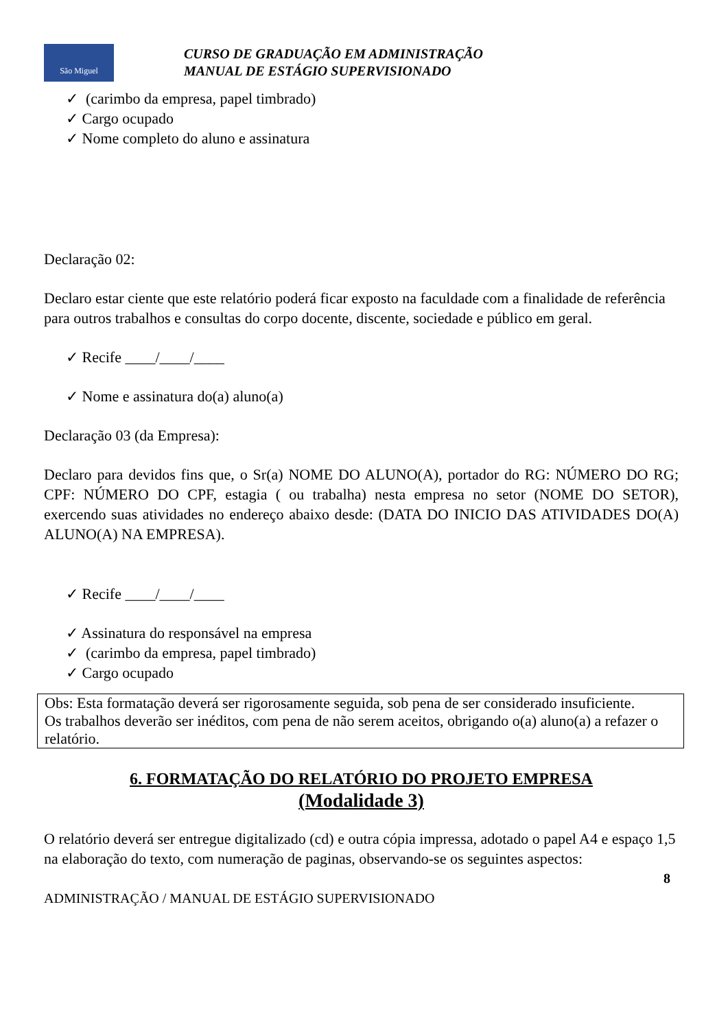São Miguel
CURSO DE GRADUAÇÃO EM ADMINISTRAÇÃO
MANUAL DE ESTÁGIO SUPERVISIONADO
✓ (carimbo da empresa, papel timbrado)
✓ Cargo ocupado
✓ Nome completo do aluno e assinatura
Declaração 02:
Declaro estar ciente que este relatório poderá ficar exposto na faculdade com a finalidade de referência para outros trabalhos e consultas do corpo docente, discente, sociedade e público em geral.
✓ Recife ____/____/____
✓ Nome e assinatura do(a) aluno(a)
Declaração 03 (da Empresa):
Declaro para devidos fins que, o Sr(a) NOME DO ALUNO(A), portador do RG: NÚMERO DO RG; CPF: NÚMERO DO CPF, estagia ( ou trabalha) nesta empresa no setor (NOME DO SETOR), exercendo suas atividades no endereço abaixo desde: (DATA DO INICIO DAS ATIVIDADES DO(A) ALUNO(A) NA EMPRESA).
✓ Recife ____/____/____
✓ Assinatura do responsável na empresa
✓ (carimbo da empresa, papel timbrado)
✓ Cargo ocupado
Obs: Esta formatação deverá ser rigorosamente seguida, sob pena de ser considerado insuficiente.
Os trabalhos deverão ser inéditos, com pena de não serem aceitos, obrigando o(a) aluno(a) a refazer o relatório.
6. FORMATAÇÃO DO RELATÓRIO DO PROJETO EMPRESA
(Modalidade 3)
O relatório deverá ser entregue digitalizado (cd) e outra cópia impressa, adotado o papel A4 e espaço 1,5 na elaboração do texto, com numeração de paginas, observando-se os seguintes aspectos:
8
ADMINISTRAÇÃO / MANUAL DE ESTÁGIO SUPERVISIONADO